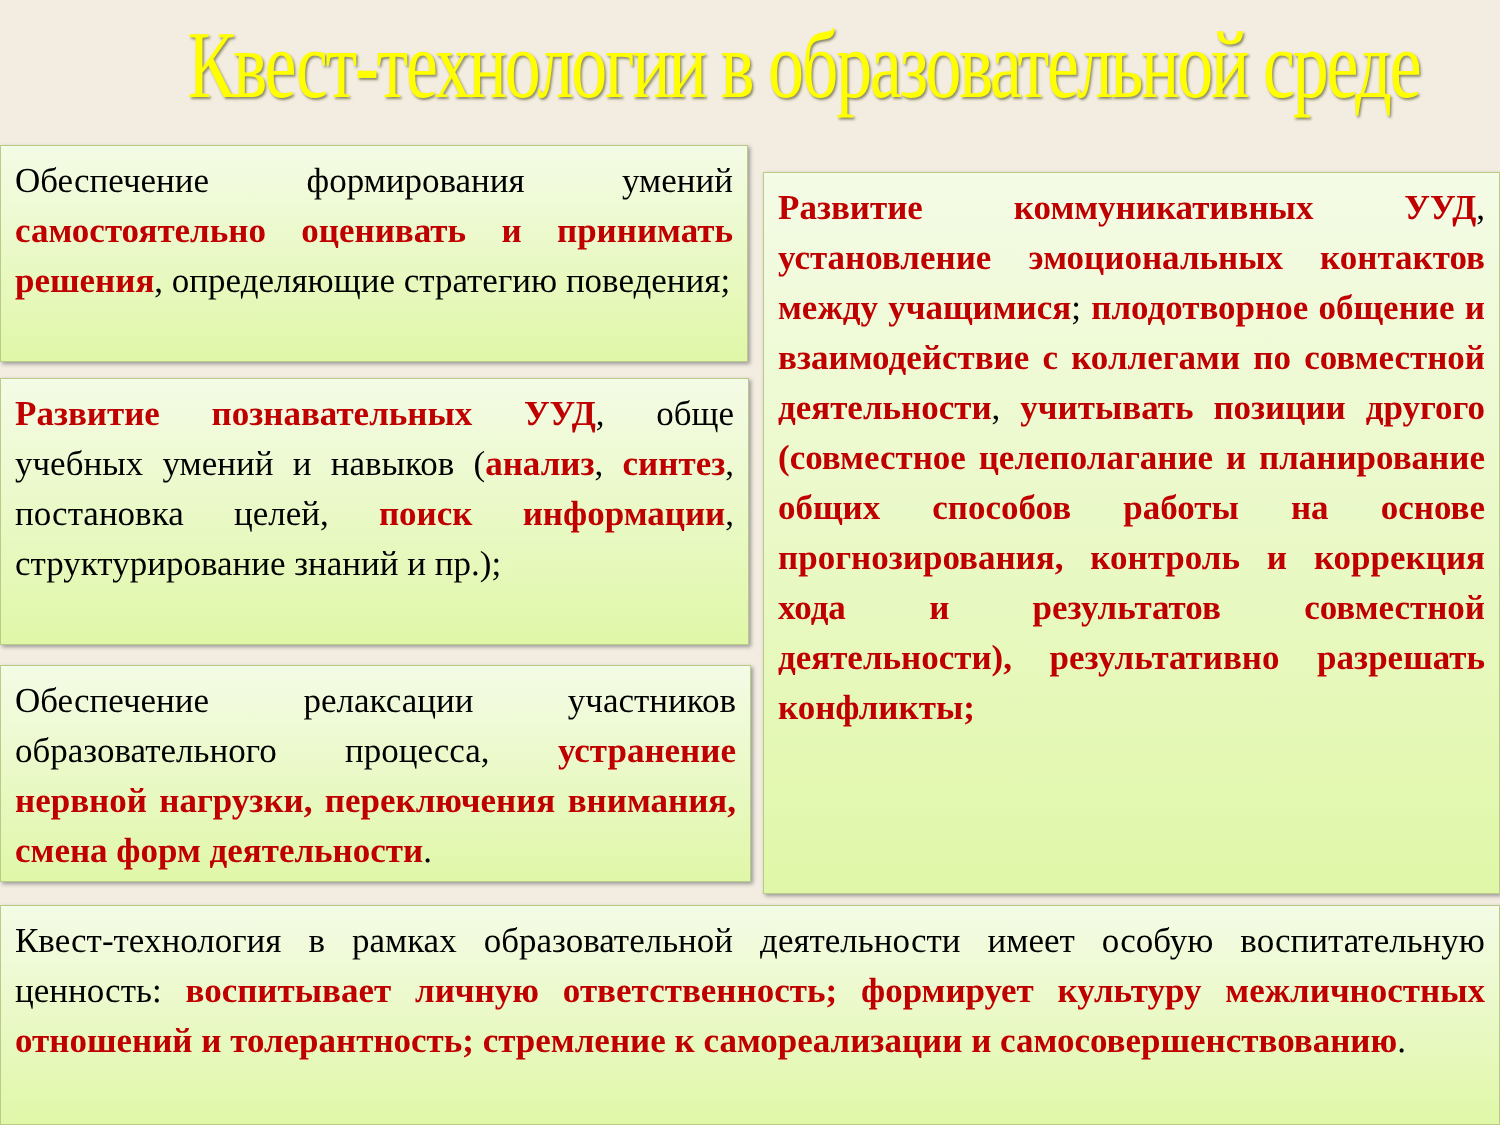Квест-технологии в образовательной среде
Обеспечение формирования умений самостоятельно оценивать и принимать решения, определяющие стратегию поведения;
Развитие познавательных УУД, обще учебных умений и навыков (анализ, синтез, постановка целей, поиск информации, структурирование знаний и пр.);
Обеспечение релаксации участников образовательного процесса, устранение нервной нагрузки, переключения внимания, смена форм деятельности.
Развитие коммуникативных УУД, установление эмоциональных контактов между учащимися; плодотворное общение и взаимодействие с коллегами по совместной деятельности, учитывать позиции другого (совместное целеполагание и планирование общих способов работы на основе прогнозирования, контроль и коррекция хода и результатов совместной деятельности), результативно разрешать конфликты;
Квест-технология в рамках образовательной деятельности имеет особую воспитательную ценность: воспитывает личную ответственность; формирует культуру межличностных отношений и толерантность; стремление к самореализации и самосовершенствованию.